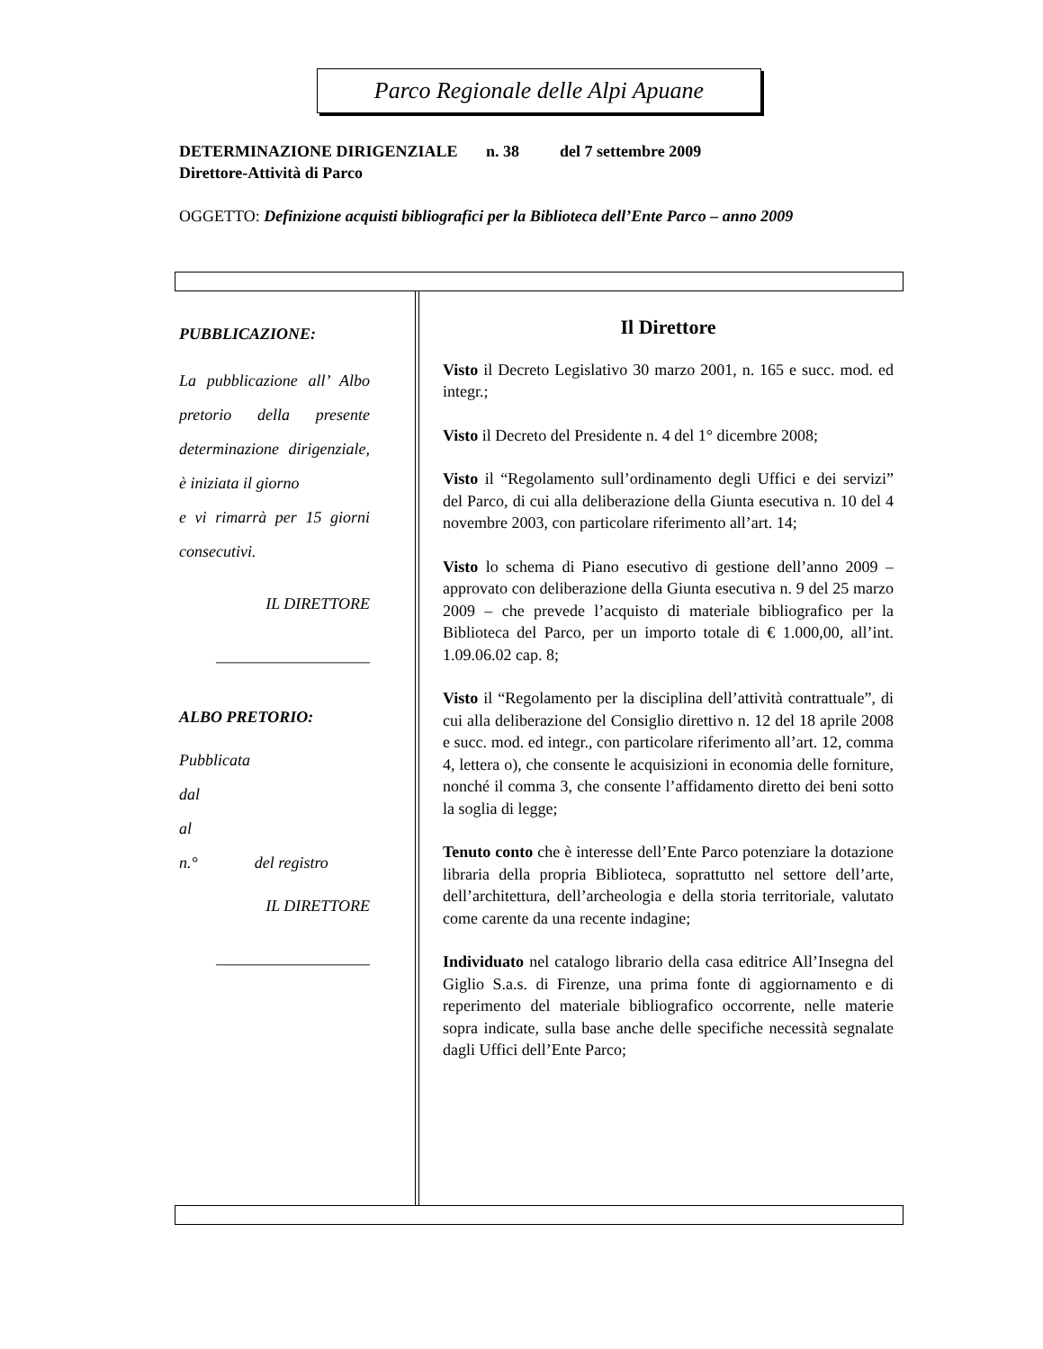Parco Regionale delle Alpi Apuane
DETERMINAZIONE DIRIGENZIALE n. 38 del 7 settembre 2009
Direttore-Attività di Parco
OGGETTO: Definizione acquisti bibliografici per la Biblioteca dell’Ente Parco – anno 2009
PUBBLICAZIONE:
La pubblicazione all’ Albo pretorio della presente determinazione dirigenziale, è iniziata il giorno
e vi rimarrà per 15 giorni consecutivi.
IL DIRETTORE
___________________
ALBO PRETORIO:
Pubblicata
dal
al
n.° del registro
IL DIRETTORE
___________________
Il Direttore
Visto il Decreto Legislativo 30 marzo 2001, n. 165 e succ. mod. ed integr.;
Visto il Decreto del Presidente n. 4 del 1° dicembre 2008;
Visto il “Regolamento sull’ordinamento degli Uffici e dei servizi” del Parco, di cui alla deliberazione della Giunta esecutiva n. 10 del 4 novembre 2003, con particolare riferimento all’art. 14;
Visto lo schema di Piano esecutivo di gestione dell’anno 2009 – approvato con deliberazione della Giunta esecutiva n. 9 del 25 marzo 2009 – che prevede l’acquisto di materiale bibliografico per la Biblioteca del Parco, per un importo totale di € 1.000,00, all’int. 1.09.06.02 cap. 8;
Visto il “Regolamento per la disciplina dell’attività contrattuale”, di cui alla deliberazione del Consiglio direttivo n. 12 del 18 aprile 2008 e succ. mod. ed integr., con particolare riferimento all’art. 12, comma 4, lettera o), che consente le acquisizioni in economia delle forniture, nonché il comma 3, che consente l’affidamento diretto dei beni sotto la soglia di legge;
Tenuto conto che è interesse dell’Ente Parco potenziare la dotazione libraria della propria Biblioteca, soprattutto nel settore dell’arte, dell’architettura, dell’archeologia e della storia territoriale, valutato come carente da una recente indagine;
Individuato nel catalogo librario della casa editrice All’Insegna del Giglio S.a.s. di Firenze, una prima fonte di aggiornamento e di reperimento del materiale bibliografico occorrente, nelle materie sopra indicate, sulla base anche delle specifiche necessità segnalate dagli Uffici dell’Ente Parco;